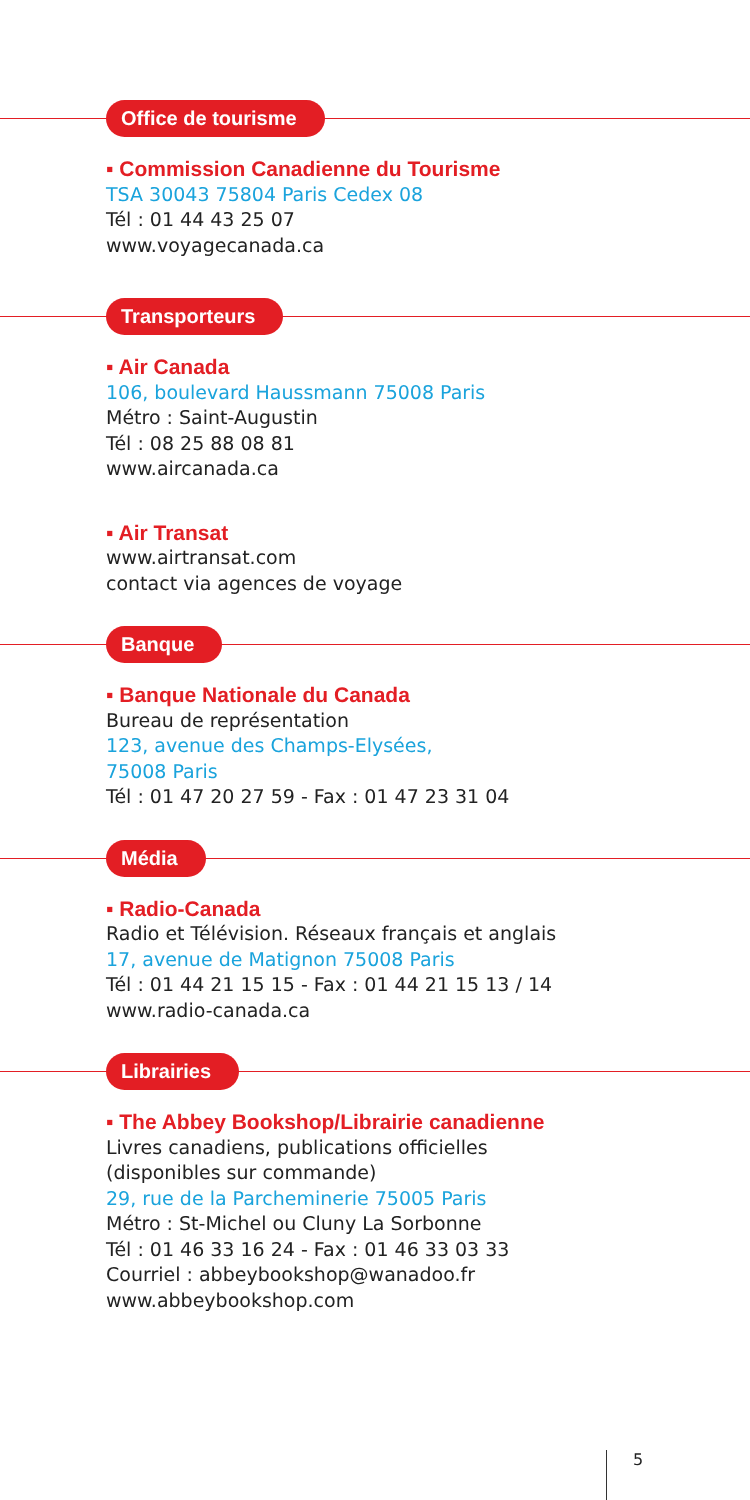Office de tourisme
▪ Commission Canadienne du Tourisme
TSA 30043 75804 Paris Cedex 08
Tél : 01 44 43 25 07
www.voyagecanada.ca
Transporteurs
▪ Air Canada
106, boulevard Haussmann 75008 Paris
Métro : Saint-Augustin
Tél : 08 25 88 08 81
www.aircanada.ca
▪ Air Transat
www.airtransat.com
contact via agences de voyage
Banque
▪ Banque Nationale du Canada
Bureau de représentation
123, avenue des Champs-Elysées,
75008 Paris
Tél : 01 47 20 27 59 - Fax : 01 47 23 31 04
Média
▪ Radio-Canada
Radio et Télévision. Réseaux français et anglais
17, avenue de Matignon 75008 Paris
Tél : 01 44 21 15 15 - Fax : 01 44 21 15 13 / 14
www.radio-canada.ca
Librairies
▪ The Abbey Bookshop/Librairie canadienne
Livres canadiens, publications officielles
(disponibles sur commande)
29, rue de la Parcheminerie 75005 Paris
Métro : St-Michel ou Cluny La Sorbonne
Tél : 01 46 33 16 24 - Fax : 01 46 33 03 33
Courriel : abbeybookshop@wanadoo.fr
www.abbeybookshop.com
5